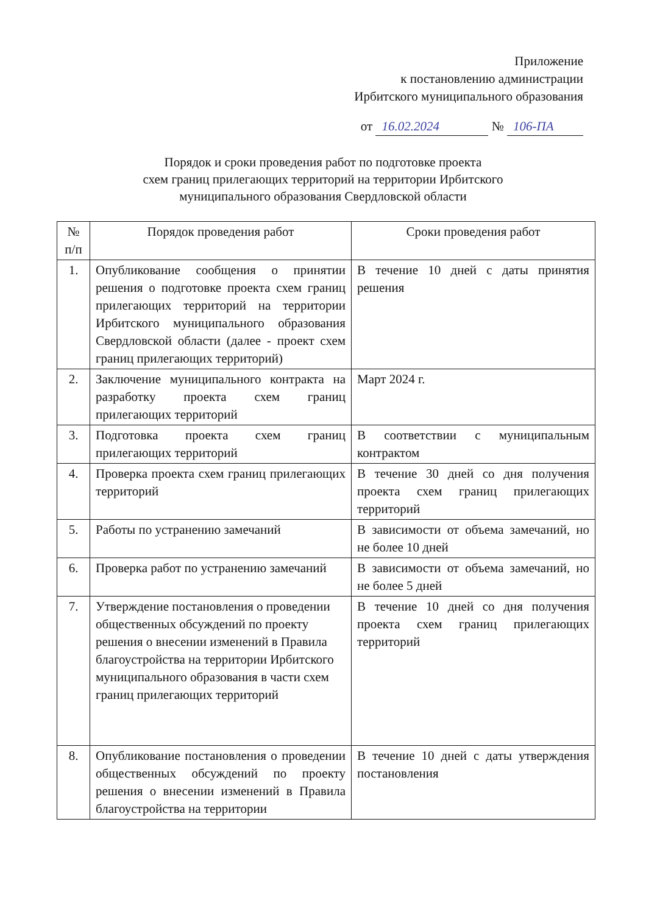Приложение
к постановлению администрации
Ирбитского муниципального образования
от 16.02.2024 № 106-ПА
Порядок и сроки проведения работ по подготовке проекта
схем границ прилегающих территорий на территории Ирбитского
муниципального образования Свердловской области
| № п/п | Порядок проведения работ | Сроки проведения работ |
| --- | --- | --- |
| 1. | Опубликование сообщения о принятии решения о подготовке проекта схем границ прилегающих территорий на территории Ирбитского муниципального образования Свердловской области (далее - проект схем границ прилегающих территорий) | В течение 10 дней с даты принятия решения |
| 2. | Заключение муниципального контракта на разработку проекта схем границ прилегающих территорий | Март 2024 г. |
| 3. | Подготовка проекта схем границ прилегающих территорий | В соответствии с муниципальным контрактом |
| 4. | Проверка проекта схем границ прилегающих территорий | В течение 30 дней со дня получения проекта схем границ прилегающих территорий |
| 5. | Работы по устранению замечаний | В зависимости от объема замечаний, но не более 10 дней |
| 6. | Проверка работ по устранению замечаний | В зависимости от объема замечаний, но не более 5 дней |
| 7. | Утверждение постановления о проведении общественных обсуждений по проекту решения о внесении изменений в Правила благоустройства на территории Ирбитского муниципального образования в части схем границ прилегающих территорий | В течение 10 дней со дня получения проекта схем границ прилегающих территорий |
| 8. | Опубликование постановления о проведении общественных обсуждений по проекту решения о внесении изменений в Правила благоустройства на территории | В течение 10 дней с даты утверждения постановления |